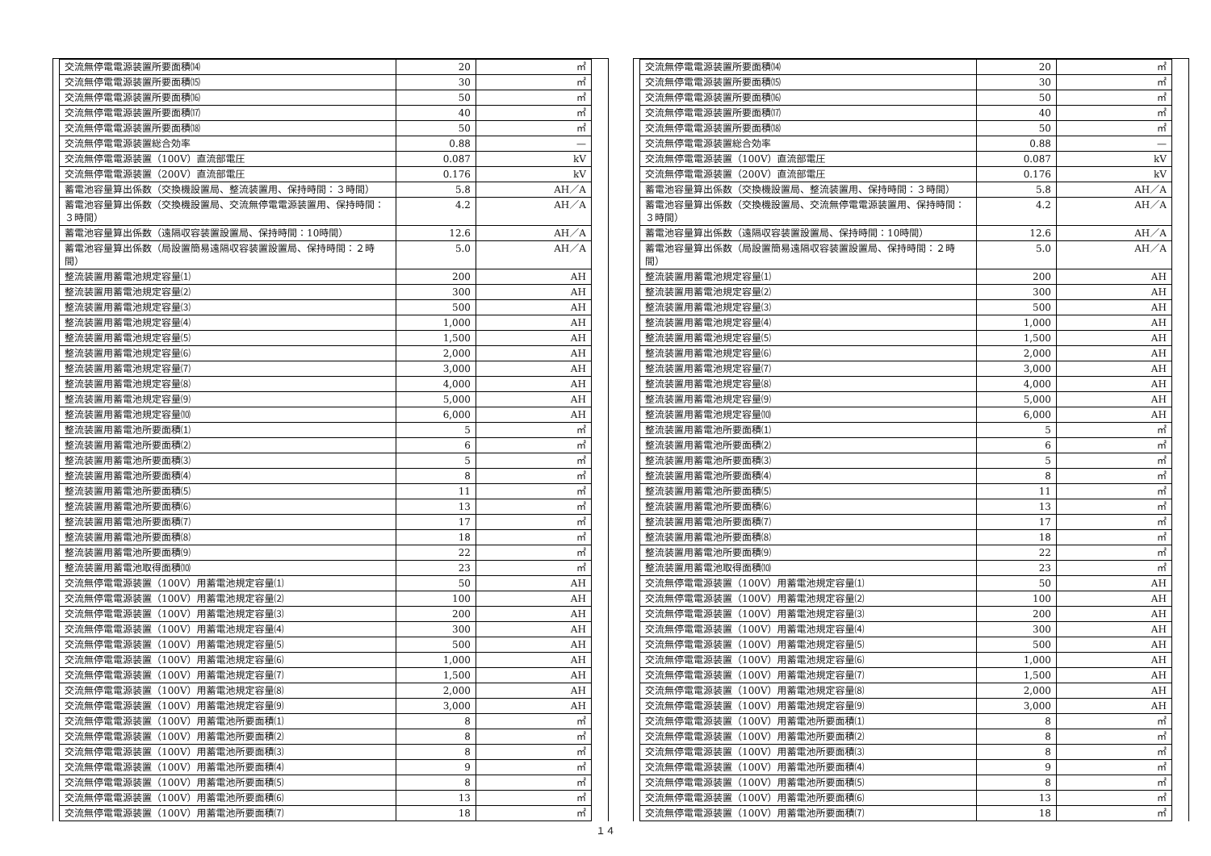| 交流無停電電源装置所要面積⒁ | 20 | ㎡ |
| 交流無停電電源装置所要面積⒂ | 30 | ㎡ |
| 交流無停電電源装置所要面積⒃ | 50 | ㎡ |
| 交流無停電電源装置所要面積⒄ | 40 | ㎡ |
| 交流無停電電源装置所要面積⒅ | 50 | ㎡ |
| 交流無停電電源装置総合効率 | 0.88 | — |
| 交流無停電電源装置（100V）直流部電圧 | 0.087 | kV |
| 交流無停電電源装置（200V）直流部電圧 | 0.176 | kV |
| 蓄電池容量算出係数（交換機設置局、整流装置用、保持時間：３時間） | 5.8 | AH／A |
| 蓄電池容量算出係数（交換機設置局、交流無停電電源装置用、保持時間：３時間） | 4.2 | AH／A |
| 蓄電池容量算出係数（遠隔収容装置設置局、保持時間：10時間） | 12.6 | AH／A |
| 蓄電池容量算出係数（局設置簡易遠隔収容装置設置局、保持時間：２時間） | 5.0 | AH／A |
| 整流装置用蓄電池規定容量⑴ | 200 | AH |
| 整流装置用蓄電池規定容量⑵ | 300 | AH |
| 整流装置用蓄電池規定容量⑶ | 500 | AH |
| 整流装置用蓄電池規定容量⑷ | 1,000 | AH |
| 整流装置用蓄電池規定容量⑸ | 1,500 | AH |
| 整流装置用蓄電池規定容量⑹ | 2,000 | AH |
| 整流装置用蓄電池規定容量⑺ | 3,000 | AH |
| 整流装置用蓄電池規定容量⑻ | 4,000 | AH |
| 整流装置用蓄電池規定容量⑼ | 5,000 | AH |
| 整流装置用蓄電池規定容量⑽ | 6,000 | AH |
| 整流装置用蓄電池所要面積⑴ | 5 | ㎡ |
| 整流装置用蓄電池所要面積⑵ | 6 | ㎡ |
| 整流装置用蓄電池所要面積⑶ | 5 | ㎡ |
| 整流装置用蓄電池所要面積⑷ | 8 | ㎡ |
| 整流装置用蓄電池所要面積⑸ | 11 | ㎡ |
| 整流装置用蓄電池所要面積⑹ | 13 | ㎡ |
| 整流装置用蓄電池所要面積⑺ | 17 | ㎡ |
| 整流装置用蓄電池所要面積⑻ | 18 | ㎡ |
| 整流装置用蓄電池所要面積⑼ | 22 | ㎡ |
| 整流装置用蓄電池取得面積⑽ | 23 | ㎡ |
| 交流無停電電源装置（100V）用蓄電池規定容量⑴ | 50 | AH |
| 交流無停電電源装置（100V）用蓄電池規定容量⑵ | 100 | AH |
| 交流無停電電源装置（100V）用蓄電池規定容量⑶ | 200 | AH |
| 交流無停電電源装置（100V）用蓄電池規定容量⑷ | 300 | AH |
| 交流無停電電源装置（100V）用蓄電池規定容量⑸ | 500 | AH |
| 交流無停電電源装置（100V）用蓄電池規定容量⑹ | 1,000 | AH |
| 交流無停電電源装置（100V）用蓄電池規定容量⑺ | 1,500 | AH |
| 交流無停電電源装置（100V）用蓄電池規定容量⑻ | 2,000 | AH |
| 交流無停電電源装置（100V）用蓄電池規定容量⑼ | 3,000 | AH |
| 交流無停電電源装置（100V）用蓄電池所要面積⑴ | 8 | ㎡ |
| 交流無停電電源装置（100V）用蓄電池所要面積⑵ | 8 | ㎡ |
| 交流無停電電源装置（100V）用蓄電池所要面積⑶ | 8 | ㎡ |
| 交流無停電電源装置（100V）用蓄電池所要面積⑷ | 9 | ㎡ |
| 交流無停電電源装置（100V）用蓄電池所要面積⑸ | 8 | ㎡ |
| 交流無停電電源装置（100V）用蓄電池所要面積⑹ | 13 | ㎡ |
| 交流無停電電源装置（100V）用蓄電池所要面積⑺ | 18 | ㎡ |
| 交流無停電電源装置所要面積⒁ | 20 | ㎡ |
| 交流無停電電源装置所要面積⒂ | 30 | ㎡ |
| 交流無停電電源装置所要面積⒃ | 50 | ㎡ |
| 交流無停電電源装置所要面積⒄ | 40 | ㎡ |
| 交流無停電電源装置所要面積⒅ | 50 | ㎡ |
| 交流無停電電源装置総合効率 | 0.88 | — |
| 交流無停電電源装置（100V）直流部電圧 | 0.087 | kV |
| 交流無停電電源装置（200V）直流部電圧 | 0.176 | kV |
| 蓄電池容量算出係数（交換機設置局、整流装置用、保持時間：３時間） | 5.8 | AH／A |
| 蓄電池容量算出係数（交換機設置局、交流無停電電源装置用、保持時間：３時間） | 4.2 | AH／A |
| 蓄電池容量算出係数（遠隔収容装置設置局、保持時間：10時間） | 12.6 | AH／A |
| 蓄電池容量算出係数（局設置簡易遠隔収容装置設置局、保持時間：２時間） | 5.0 | AH／A |
| 整流装置用蓄電池規定容量⑴ | 200 | AH |
| 整流装置用蓄電池規定容量⑵ | 300 | AH |
| 整流装置用蓄電池規定容量⑶ | 500 | AH |
| 整流装置用蓄電池規定容量⑷ | 1,000 | AH |
| 整流装置用蓄電池規定容量⑸ | 1,500 | AH |
| 整流装置用蓄電池規定容量⑹ | 2,000 | AH |
| 整流装置用蓄電池規定容量⑺ | 3,000 | AH |
| 整流装置用蓄電池規定容量⑻ | 4,000 | AH |
| 整流装置用蓄電池規定容量⑼ | 5,000 | AH |
| 整流装置用蓄電池規定容量⑽ | 6,000 | AH |
| 整流装置用蓄電池所要面積⑴ | 5 | ㎡ |
| 整流装置用蓄電池所要面積⑵ | 6 | ㎡ |
| 整流装置用蓄電池所要面積⑶ | 5 | ㎡ |
| 整流装置用蓄電池所要面積⑷ | 8 | ㎡ |
| 整流装置用蓄電池所要面積⑸ | 11 | ㎡ |
| 整流装置用蓄電池所要面積⑹ | 13 | ㎡ |
| 整流装置用蓄電池所要面積⑺ | 17 | ㎡ |
| 整流装置用蓄電池所要面積⑻ | 18 | ㎡ |
| 整流装置用蓄電池所要面積⑼ | 22 | ㎡ |
| 整流装置用蓄電池取得面積⑽ | 23 | ㎡ |
| 交流無停電電源装置（100V）用蓄電池規定容量⑴ | 50 | AH |
| 交流無停電電源装置（100V）用蓄電池規定容量⑵ | 100 | AH |
| 交流無停電電源装置（100V）用蓄電池規定容量⑶ | 200 | AH |
| 交流無停電電源装置（100V）用蓄電池規定容量⑷ | 300 | AH |
| 交流無停電電源装置（100V）用蓄電池規定容量⑸ | 500 | AH |
| 交流無停電電源装置（100V）用蓄電池規定容量⑹ | 1,000 | AH |
| 交流無停電電源装置（100V）用蓄電池規定容量⑺ | 1,500 | AH |
| 交流無停電電源装置（100V）用蓄電池規定容量⑻ | 2,000 | AH |
| 交流無停電電源装置（100V）用蓄電池規定容量⑼ | 3,000 | AH |
| 交流無停電電源装置（100V）用蓄電池所要面積⑴ | 8 | ㎡ |
| 交流無停電電源装置（100V）用蓄電池所要面積⑵ | 8 | ㎡ |
| 交流無停電電源装置（100V）用蓄電池所要面積⑶ | 8 | ㎡ |
| 交流無停電電源装置（100V）用蓄電池所要面積⑷ | 9 | ㎡ |
| 交流無停電電源装置（100V）用蓄電池所要面積⑸ | 8 | ㎡ |
| 交流無停電電源装置（100V）用蓄電池所要面積⑹ | 13 | ㎡ |
| 交流無停電電源装置（100V）用蓄電池所要面積⑺ | 18 | ㎡ |
１４